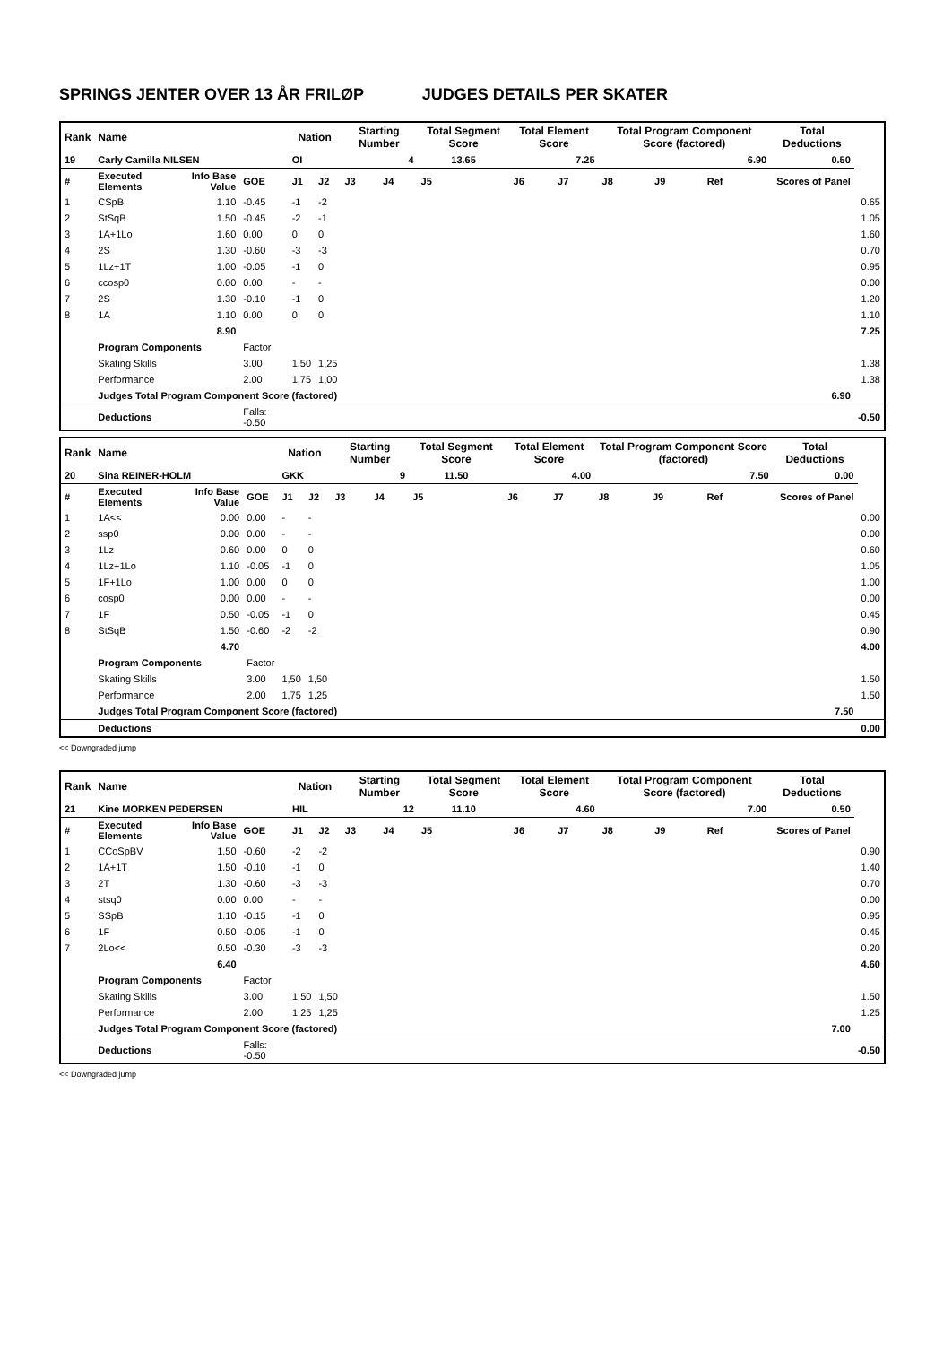SPRINGS JENTER OVER 13 ÅR FRILØP JUDGES DETAILS PER SKATER
| Rank | Name | | | Nation | | Starting Number | | Total Segment Score | Total Element Score | | Total Program Component Score (factored) | | | Total Deductions | |
| --- | --- | --- | --- | --- | --- | --- | --- | --- | --- | --- | --- | --- | --- | --- | --- |
| 19 | Carly Camilla NILSEN | | | OI | | 4 | | 13.65 | 7.25 | | 6.90 | | | 0.50 | |
| # | Executed Elements | Info Base Value | GOE | J1 | J2 | J3 | J4 | J5 | J6 | J7 | J8 | J9 | Ref | Scores of Panel | |
| 1 | CSpB | 1.10 | -0.45 | -1 | -2 | | | | | | | | | | 0.65 |
| 2 | StSqB | 1.50 | -0.45 | -2 | -1 | | | | | | | | | | 1.05 |
| 3 | 1A+1Lo | 1.60 | 0.00 | 0 | 0 | | | | | | | | | | 1.60 |
| 4 | 2S | 1.30 | -0.60 | -3 | -3 | | | | | | | | | | 0.70 |
| 5 | 1Lz+1T | 1.00 | -0.05 | -1 | 0 | | | | | | | | | | 0.95 |
| 6 | ccosp0 | 0.00 | 0.00 | - | - | | | | | | | | | | 0.00 |
| 7 | 2S | 1.30 | -0.10 | -1 | 0 | | | | | | | | | | 1.20 |
| 8 | 1A | 1.10 | 0.00 | 0 | 0 | | | | | | | | | | 1.10 |
| | | 8.90 | | | | | | | | | | | | | 7.25 |
| | Program Components | | Factor | | | | | | | | | | | | |
| | Skating Skills | | 3.00 | 1,50 | 1,25 | | | | | | | | | | 1.38 |
| | Performance | | 2.00 | 1,75 | 1,00 | | | | | | | | | | 1.38 |
| | Judges Total Program Component Score (factored) | | | | | | | | | | | | | 6.90 | |
| | Deductions | | Falls: -0.50 | | | | | | | | | | | | -0.50 |
| Rank | Name | | | Nation | | Starting Number | | Total Segment Score | Total Element Score | | Total Program Component Score (factored) | | | Total Deductions | |
| --- | --- | --- | --- | --- | --- | --- | --- | --- | --- | --- | --- | --- | --- | --- | --- |
| 20 | Sina REINER-HOLM | | | GKK | | 9 | | 11.50 | 4.00 | | 7.50 | | | 0.00 | |
| # | Executed Elements | Info Base Value | GOE | J1 | J2 | J3 | J4 | J5 | J6 | J7 | J8 | J9 | Ref | Scores of Panel | |
| 1 | 1A<< | 0.00 | 0.00 | - | - | | | | | | | | | | 0.00 |
| 2 | ssp0 | 0.00 | 0.00 | - | - | | | | | | | | | | 0.00 |
| 3 | 1Lz | 0.60 | 0.00 | 0 | 0 | | | | | | | | | | 0.60 |
| 4 | 1Lz+1Lo | 1.10 | -0.05 | -1 | 0 | | | | | | | | | | 1.05 |
| 5 | 1F+1Lo | 1.00 | 0.00 | 0 | 0 | | | | | | | | | | 1.00 |
| 6 | cosp0 | 0.00 | 0.00 | - | - | | | | | | | | | | 0.00 |
| 7 | 1F | 0.50 | -0.05 | -1 | 0 | | | | | | | | | | 0.45 |
| 8 | StSqB | 1.50 | -0.60 | -2 | -2 | | | | | | | | | | 0.90 |
| | | 4.70 | | | | | | | | | | | | | 4.00 |
| | Program Components | | Factor | | | | | | | | | | | | |
| | Skating Skills | | 3.00 | 1,50 | 1,50 | | | | | | | | | | 1.50 |
| | Performance | | 2.00 | 1,75 | 1,25 | | | | | | | | | | 1.50 |
| | Judges Total Program Component Score (factored) | | | | | | | | | | | | | 7.50 | |
| | Deductions | | | | | | | | | | | | | | 0.00 |
<< Downgraded jump
| Rank | Name | | | Nation | | Starting Number | | Total Segment Score | Total Element Score | | Total Program Component Score (factored) | | | Total Deductions | |
| --- | --- | --- | --- | --- | --- | --- | --- | --- | --- | --- | --- | --- | --- | --- | --- |
| 21 | Kine MORKEN PEDERSEN | | | HIL | | 12 | | 11.10 | 4.60 | | 7.00 | | | 0.50 | |
| # | Executed Elements | Info Base Value | GOE | J1 | J2 | J3 | J4 | J5 | J6 | J7 | J8 | J9 | Ref | Scores of Panel | |
| 1 | CCoSpBV | 1.50 | -0.60 | -2 | -2 | | | | | | | | | | 0.90 |
| 2 | 1A+1T | 1.50 | -0.10 | -1 | 0 | | | | | | | | | | 1.40 |
| 3 | 2T | 1.30 | -0.60 | -3 | -3 | | | | | | | | | | 0.70 |
| 4 | stsq0 | 0.00 | 0.00 | - | - | | | | | | | | | | 0.00 |
| 5 | SSpB | 1.10 | -0.15 | -1 | 0 | | | | | | | | | | 0.95 |
| 6 | 1F | 0.50 | -0.05 | -1 | 0 | | | | | | | | | | 0.45 |
| 7 | 2Lo<< | 0.50 | -0.30 | -3 | -3 | | | | | | | | | | 0.20 |
| | | 6.40 | | | | | | | | | | | | | 4.60 |
| | Program Components | | Factor | | | | | | | | | | | | |
| | Skating Skills | | 3.00 | 1,50 | 1,50 | | | | | | | | | | 1.50 |
| | Performance | | 2.00 | 1,25 | 1,25 | | | | | | | | | | 1.25 |
| | Judges Total Program Component Score (factored) | | | | | | | | | | | | | 7.00 | |
| | Deductions | | Falls: -0.50 | | | | | | | | | | | | -0.50 |
<< Downgraded jump